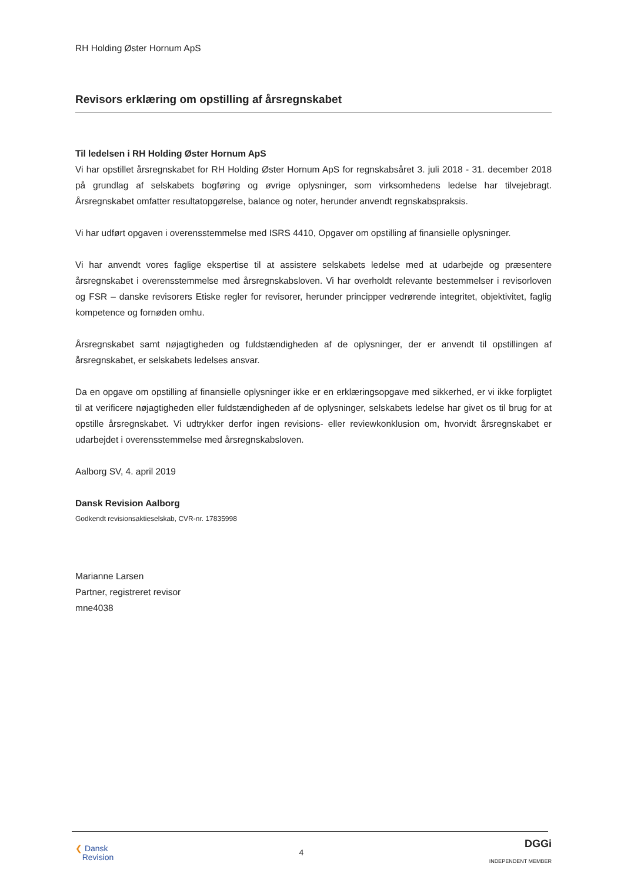RH Holding Øster Hornum ApS
Revisors erklæring om opstilling af årsregnskabet
Til ledelsen i RH Holding Øster Hornum ApS
Vi har opstillet årsregnskabet for RH Holding Øster Hornum ApS for regnskabsåret 3. juli 2018 - 31. december 2018 på grundlag af selskabets bogføring og øvrige oplysninger, som virksomhedens ledelse har tilvejebragt. Årsregnskabet omfatter resultatopgørelse, balance og noter, herunder anvendt regnskabspraksis.
Vi har udført opgaven i overensstemmelse med ISRS 4410, Opgaver om opstilling af finansielle oplysninger.
Vi har anvendt vores faglige ekspertise til at assistere selskabets ledelse med at udarbejde og præsentere årsregnskabet i overensstemmelse med årsregnskabsloven. Vi har overholdt relevante bestemmelser i revisorloven og FSR – danske revisorers Etiske regler for revisorer, herunder principper vedrørende integritet, objektivitet, faglig kompetence og fornøden omhu.
Årsregnskabet samt nøjagtigheden og fuldstændigheden af de oplysninger, der er anvendt til opstillingen af årsregnskabet, er selskabets ledelses ansvar.
Da en opgave om opstilling af finansielle oplysninger ikke er en erklæringsopgave med sikkerhed, er vi ikke forpligtet til at verificere nøjagtigheden eller fuldstændigheden af de oplysninger, selskabets ledelse har givet os til brug for at opstille årsregnskabet. Vi udtrykker derfor ingen revisions- eller reviewkonklusion om, hvorvidt årsregnskabet er udarbejdet i overensstemmelse med årsregnskabsloven.
Aalborg SV, 4. april 2019
Dansk Revision Aalborg
Godkendt revisionsaktieselskab, CVR-nr. 17835998
Marianne Larsen
Partner, registreret revisor
mne4038
❮ Dansk
Revision
4
DGGi
INDEPENDENT MEMBER